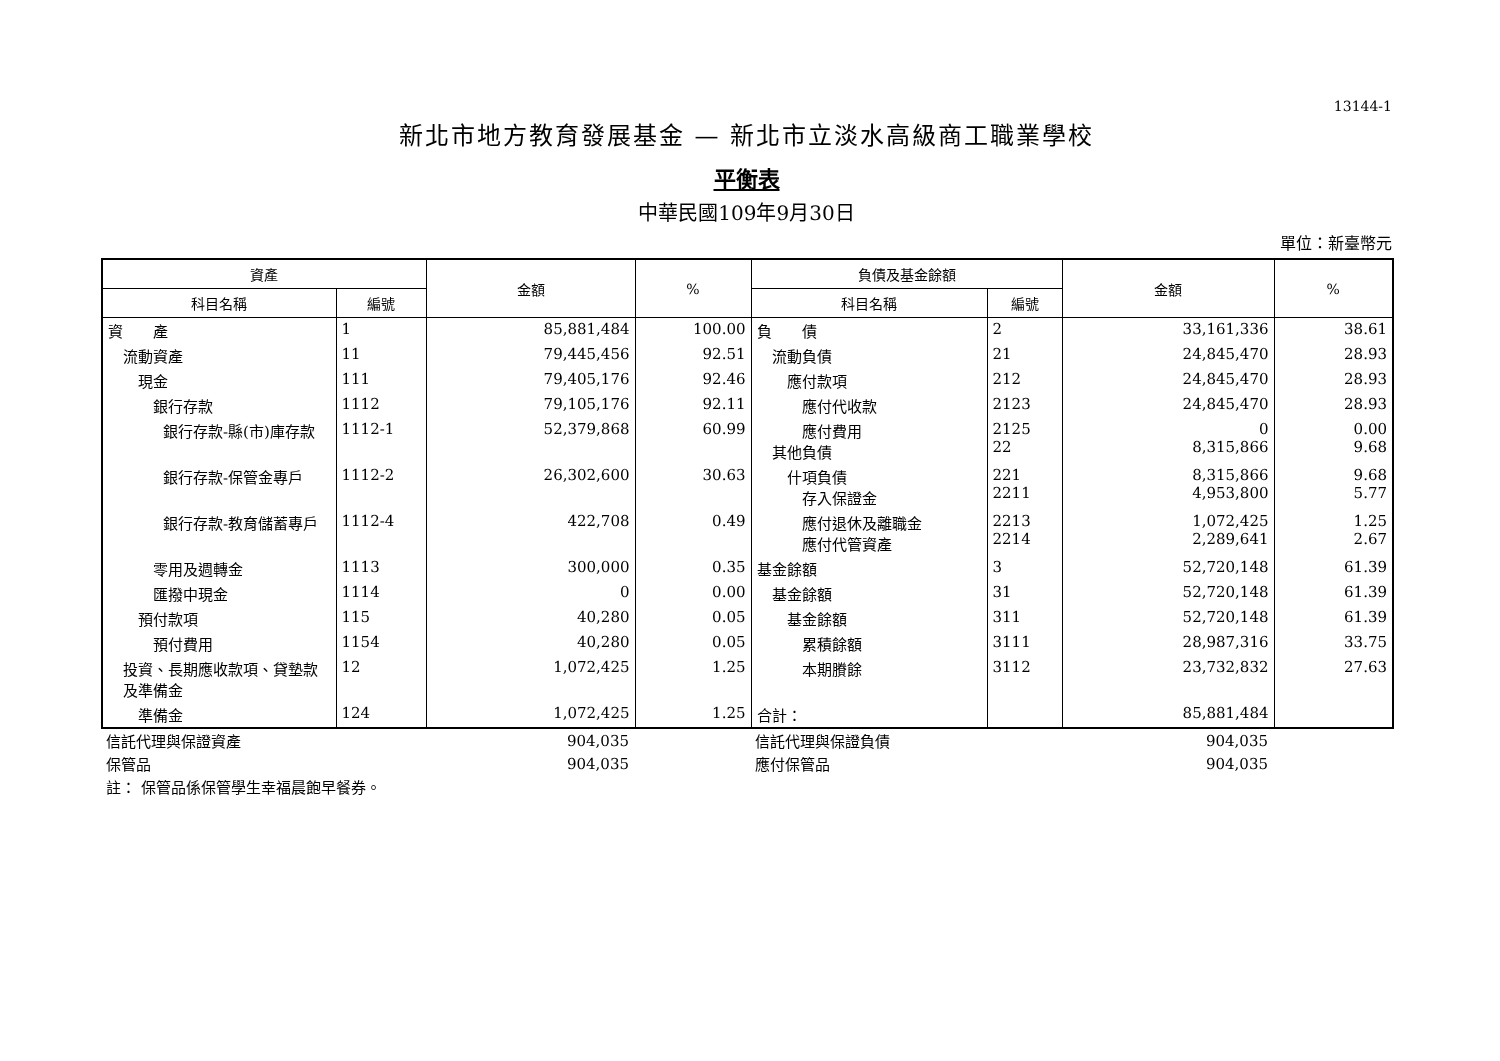13144-1
新北市地方教育發展基金 — 新北市立淡水高級商工職業學校
平衡表
中華民國109年9月30日
單位：新臺幣元
| 資產 | | 金額 | % | 負債及基金餘額 | | 金額 | % |
| --- | --- | --- | --- | --- | --- | --- | --- |
| 科目名稱 | 編號 | | | 科目名稱 | 編號 | | |
| 資 產 | 1 | 85,881,484 | 100.00 | 負 債 | 2 | 33,161,336 | 38.61 |
| 流動資產 | 11 | 79,445,456 | 92.51 | 流動負債 | 21 | 24,845,470 | 28.93 |
| 現金 | 111 | 79,405,176 | 92.46 | 應付款項 | 212 | 24,845,470 | 28.93 |
| 銀行存款 | 1112 | 79,105,176 | 92.11 | 應付代收款 | 2123 | 24,845,470 | 28.93 |
| 銀行存款-縣(市)庫存款 | 1112-1 | 52,379,868 | 60.99 | 應付費用 其他負債 | 2125 22 | 0 8,315,866 | 0.00 9.68 |
| 銀行存款-保管金專戶 | 1112-2 | 26,302,600 | 30.63 | 什項負債 存入保證金 | 221 2211 | 8,315,866 4,953,800 | 9.68 5.77 |
| 銀行存款-教育儲蓄專戶 | 1112-4 | 422,708 | 0.49 | 應付退休及離職金 應付代管資產 | 2213 2214 | 1,072,425 2,289,641 | 1.25 2.67 |
| 零用及週轉金 | 1113 | 300,000 | 0.35 | 基金餘額 | 3 | 52,720,148 | 61.39 |
| 匯撥中現金 | 1114 | 0 | 0.00 | 基金餘額 | 31 | 52,720,148 | 61.39 |
| 預付款項 | 115 | 40,280 | 0.05 | 基金餘額 | 311 | 52,720,148 | 61.39 |
| 預付費用 | 1154 | 40,280 | 0.05 | 累積餘額 | 3111 | 28,987,316 | 33.75 |
| 投資、長期應收款項、貸墊款及準備金 | 12 | 1,072,425 | 1.25 | 本期賸餘 | 3112 | 23,732,832 | 27.63 |
| 準備金 | 124 | 1,072,425 | 1.25 | 合計： | | 85,881,484 | |
| 信託代理與保證資產 | 904,035 | | 信託代理與保證負債 | 904,035 | |
| 保管品 | 904,035 | | 應付保管品 | 904,035 | |
| 註： 保管品係保管學生幸福晨飽早餐券。 | | | | | |